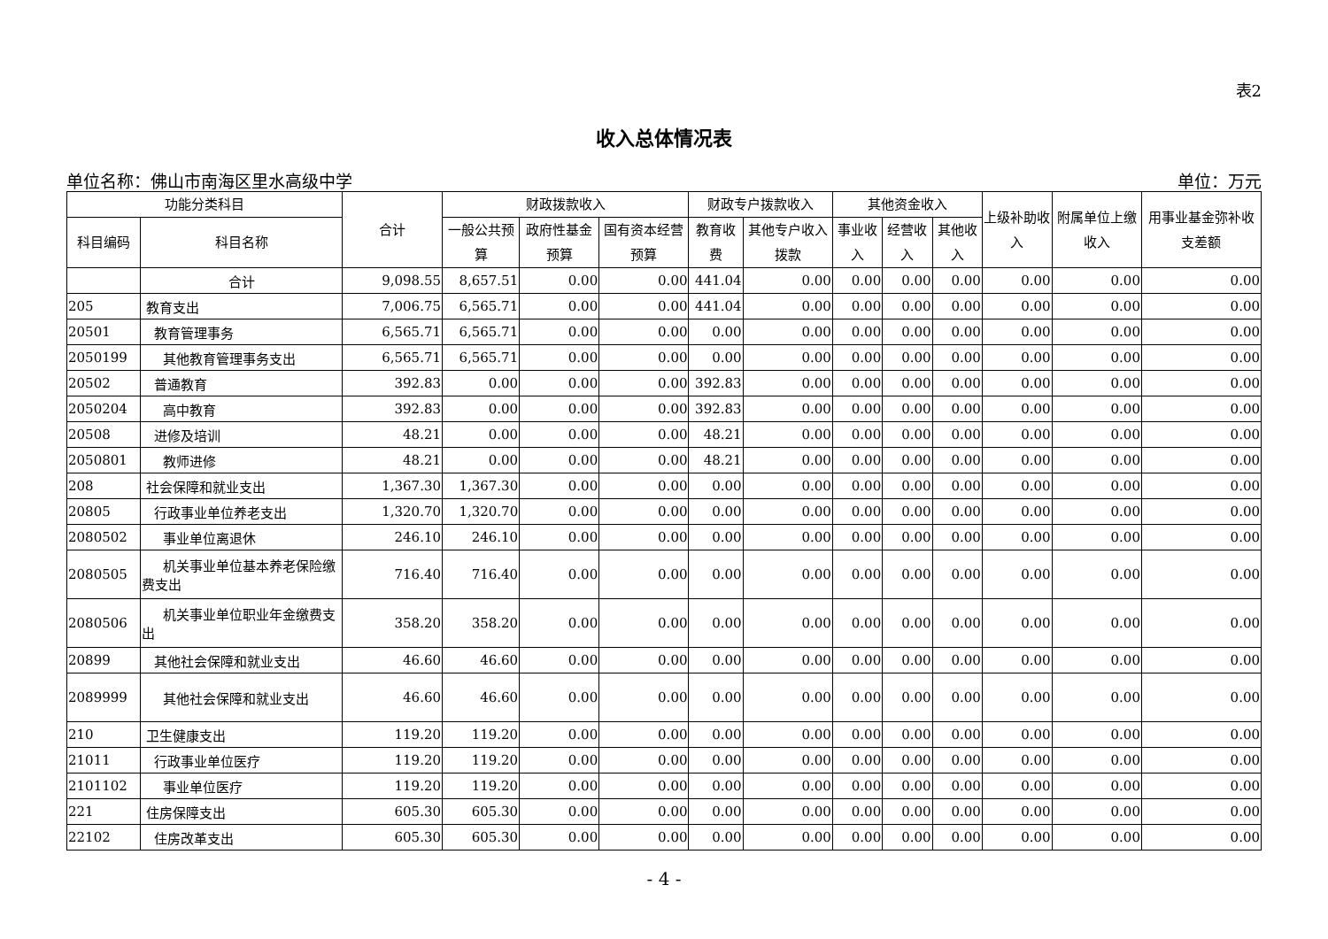表2
收入总体情况表
单位名称：佛山市南海区里水高级中学 单位：万元
| 功能分类科目 | | 合计 | 财政拨款收入 | | | 财政专户拨款收入 | | 其他资金收入 | | | 上级补助收入 | 附属单位上缴收入 | 用事业基金弥补收支差额 |
| --- | --- | --- | --- | --- | --- | --- | --- | --- | --- | --- | --- | --- | --- |
| 科目编码 | 科目名称 | | 一般公共预算 | 政府性基金预算 | 国有资本经营预算 | 教育收费 | 其他专户收入拨款 | 事业收入 | 经营收入 | 其他收入 | | | |
| | 合计 | 9,098.55 | 8,657.51 | 0.00 | 0.00 | 441.04 | 0.00 | 0.00 | 0.00 | 0.00 | 0.00 | 0.00 | 0.00 |
| 205 | 教育支出 | 7,006.75 | 6,565.71 | 0.00 | 0.00 | 441.04 | 0.00 | 0.00 | 0.00 | 0.00 | 0.00 | 0.00 | 0.00 |
| 20501 | 教育管理事务 | 6,565.71 | 6,565.71 | 0.00 | 0.00 | 0.00 | 0.00 | 0.00 | 0.00 | 0.00 | 0.00 | 0.00 | 0.00 |
| 2050199 | 其他教育管理事务支出 | 6,565.71 | 6,565.71 | 0.00 | 0.00 | 0.00 | 0.00 | 0.00 | 0.00 | 0.00 | 0.00 | 0.00 | 0.00 |
| 20502 | 普通教育 | 392.83 | 0.00 | 0.00 | 0.00 | 392.83 | 0.00 | 0.00 | 0.00 | 0.00 | 0.00 | 0.00 | 0.00 |
| 2050204 | 高中教育 | 392.83 | 0.00 | 0.00 | 0.00 | 392.83 | 0.00 | 0.00 | 0.00 | 0.00 | 0.00 | 0.00 | 0.00 |
| 20508 | 进修及培训 | 48.21 | 0.00 | 0.00 | 0.00 | 48.21 | 0.00 | 0.00 | 0.00 | 0.00 | 0.00 | 0.00 | 0.00 |
| 2050801 | 教师进修 | 48.21 | 0.00 | 0.00 | 0.00 | 48.21 | 0.00 | 0.00 | 0.00 | 0.00 | 0.00 | 0.00 | 0.00 |
| 208 | 社会保障和就业支出 | 1,367.30 | 1,367.30 | 0.00 | 0.00 | 0.00 | 0.00 | 0.00 | 0.00 | 0.00 | 0.00 | 0.00 | 0.00 |
| 20805 | 行政事业单位养老支出 | 1,320.70 | 1,320.70 | 0.00 | 0.00 | 0.00 | 0.00 | 0.00 | 0.00 | 0.00 | 0.00 | 0.00 | 0.00 |
| 2080502 | 事业单位离退休 | 246.10 | 246.10 | 0.00 | 0.00 | 0.00 | 0.00 | 0.00 | 0.00 | 0.00 | 0.00 | 0.00 | 0.00 |
| 2080505 | 机关事业单位基本养老保险缴费支出 | 716.40 | 716.40 | 0.00 | 0.00 | 0.00 | 0.00 | 0.00 | 0.00 | 0.00 | 0.00 | 0.00 | 0.00 |
| 2080506 | 机关事业单位职业年金缴费支出 | 358.20 | 358.20 | 0.00 | 0.00 | 0.00 | 0.00 | 0.00 | 0.00 | 0.00 | 0.00 | 0.00 | 0.00 |
| 20899 | 其他社会保障和就业支出 | 46.60 | 46.60 | 0.00 | 0.00 | 0.00 | 0.00 | 0.00 | 0.00 | 0.00 | 0.00 | 0.00 | 0.00 |
| 2089999 | 其他社会保障和就业支出 | 46.60 | 46.60 | 0.00 | 0.00 | 0.00 | 0.00 | 0.00 | 0.00 | 0.00 | 0.00 | 0.00 | 0.00 |
| 210 | 卫生健康支出 | 119.20 | 119.20 | 0.00 | 0.00 | 0.00 | 0.00 | 0.00 | 0.00 | 0.00 | 0.00 | 0.00 | 0.00 |
| 21011 | 行政事业单位医疗 | 119.20 | 119.20 | 0.00 | 0.00 | 0.00 | 0.00 | 0.00 | 0.00 | 0.00 | 0.00 | 0.00 | 0.00 |
| 2101102 | 事业单位医疗 | 119.20 | 119.20 | 0.00 | 0.00 | 0.00 | 0.00 | 0.00 | 0.00 | 0.00 | 0.00 | 0.00 | 0.00 |
| 221 | 住房保障支出 | 605.30 | 605.30 | 0.00 | 0.00 | 0.00 | 0.00 | 0.00 | 0.00 | 0.00 | 0.00 | 0.00 | 0.00 |
| 22102 | 住房改革支出 | 605.30 | 605.30 | 0.00 | 0.00 | 0.00 | 0.00 | 0.00 | 0.00 | 0.00 | 0.00 | 0.00 | 0.00 |
- 4 -